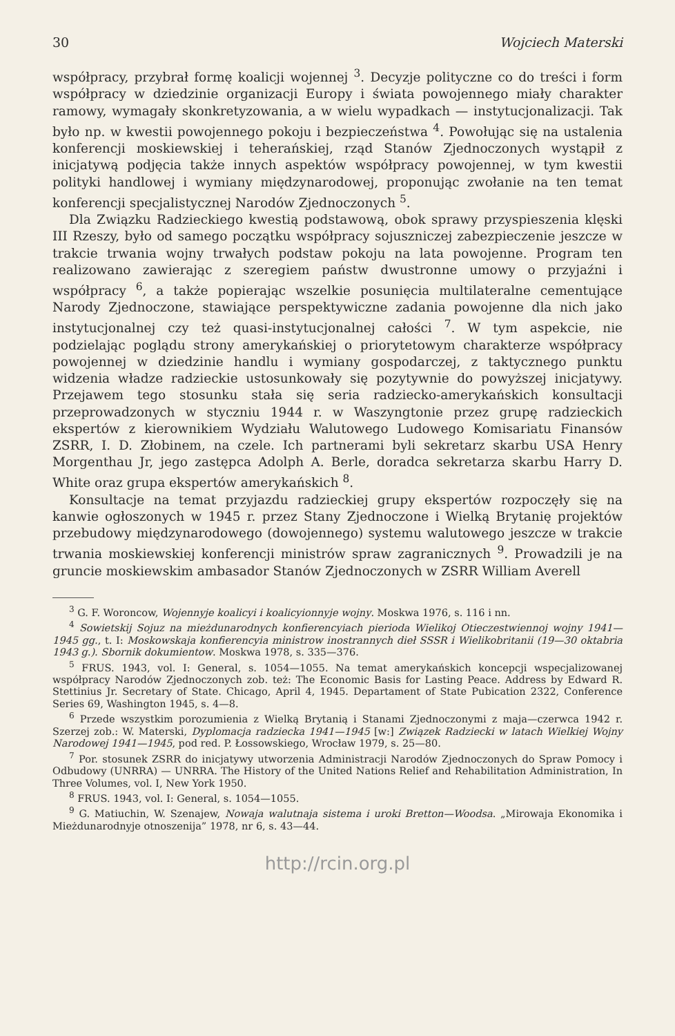30 Wojciech Materski
współpracy, przybrał formę koalicji wojennej <sup>3</sup>. Decyzje polityczne co do treści i form współpracy w dziedzinie organizacji Europy i świata powojennego miały charakter ramowy, wymagały skonkretyzowania, a w wielu wypadkach — instytucjonalizacji. Tak było np. w kwestii powojennego pokoju i bezpieczeństwa <sup>4</sup>. Powołując się na ustalenia konferencji moskiewskiej i teherańskiej, rząd Stanów Zjednoczonych wystąpił z inicjatywą podjęcia także innych aspektów współpracy powojennej, w tym kwestii polityki handlowej i wymiany międzynarodowej, proponując zwołanie na ten temat konferencji specjalistycznej Narodów Zjednoczonych <sup>5</sup>.
Dla Związku Radzieckiego kwestią podstawową, obok sprawy przyspieszenia klęski III Rzeszy, było od samego początku współpracy sojuszniczej zabezpieczenie jeszcze w trakcie trwania wojny trwałych podstaw pokoju na lata powojenne. Program ten realizowano zawierając z szeregiem państw dwustronne umowy o przyjaźni i współpracy <sup>6</sup>, a także popierając wszelkie posunięcia multilateralne cementujące Narody Zjednoczone, stawiające perspektywiczne zadania powojenne dla nich jako instytucjonalnej czy też quasi-instytucjonalnej całości <sup>7</sup>. W tym aspekcie, nie podzielając poglądu strony amerykańskiej o priorytetowym charakterze współpracy powojennej w dziedzinie handlu i wymiany gospodarczej, z taktycznego punktu widzenia władze radzieckie ustosunkowały się pozytywnie do powyższej inicjatywy. Przejawem tego stosunku stała się seria radziecko-amerykańskich konsultacji przeprowadzonych w styczniu 1944 r. w Waszyngtonie przez grupę radzieckich ekspertów z kierownikiem Wydziału Walutowego Ludowego Komisariatu Finansów ZSRR, I. D. Złobinem, na czele. Ich partnerami byli sekretarz skarbu USA Henry Morgenthau Jr, jego zastępca Adolph A. Berle, doradca sekretarza skarbu Harry D. White oraz grupa ekspertów amerykańskich <sup>8</sup>.
Konsultacje na temat przyjazdu radzieckiej grupy ekspertów rozpoczęły się na kanwie ogłoszonych w 1945 r. przez Stany Zjednoczone i Wielką Brytanię projektów przebudowy międzynarodowego (dowojennego) systemu walutowego jeszcze w trakcie trwania moskiewskiej konferencji ministrów spraw zagranicznych <sup>9</sup>. Prowadzili je na gruncie moskiewskim ambasador Stanów Zjednoczonych w ZSRR William Averell
<sup>3</sup> G. F. Woroncow, Wojennyje koalicyi i koalicyionnyje wojny. Moskwa 1976, s. 116 i nn.
<sup>4</sup> Sowietskij Sojuz na mieżdunarodnych konfierencyiach pierioda Wielikoj Otieczestwiennoj wojny 1941—1945 gg., t. I: Moskowskaja konfierencyia ministrow inostrannych dieł SSSR i Wielikobritanii (19—30 oktabria 1943 g.). Sbornik dokumientow. Moskwa 1978, s. 335—376.
<sup>5</sup> FRUS. 1943, vol. I: General, s. 1054—1055. Na temat amerykańskich koncepcji wspecjalizowanej współpracy Narodów Zjednoczonych zob. też: The Economic Basis for Lasting Peace. Address by Edward R. Stettinius Jr. Secretary of State. Chicago, April 4, 1945. Departament of State Pubication 2322, Conference Series 69, Washington 1945, s. 4—8.
<sup>6</sup> Przede wszystkim porozumienia z Wielką Brytanią i Stanami Zjednoczonymi z maja—czerwca 1942 r. Szerzej zob.: W. Materski, Dyplomacja radziecka 1941—1945 [w:] Związek Radziecki w latach Wielkiej Wojny Narodowej 1941—1945, pod red. P. Łossowskiego, Wrocław 1979, s. 25—80.
<sup>7</sup> Por. stosunek ZSRR do inicjatywy utworzenia Administracji Narodów Zjednoczonych do Spraw Pomocy i Odbudowy (UNRRA) — UNRRA. The History of the United Nations Relief and Rehabilitation Administration, In Three Volumes, vol. I, New York 1950.
<sup>8</sup> FRUS. 1943, vol. I: General, s. 1054—1055.
<sup>9</sup> G. Matiuchin, W. Szenajew, Nowaja walutnaja sistema i uroki Bretton—Woodsa. „Mirowaja Ekonomika i Mieżdunarodnyje otnoszenija” 1978, nr 6, s. 43—44.
http://rcin.org.pl